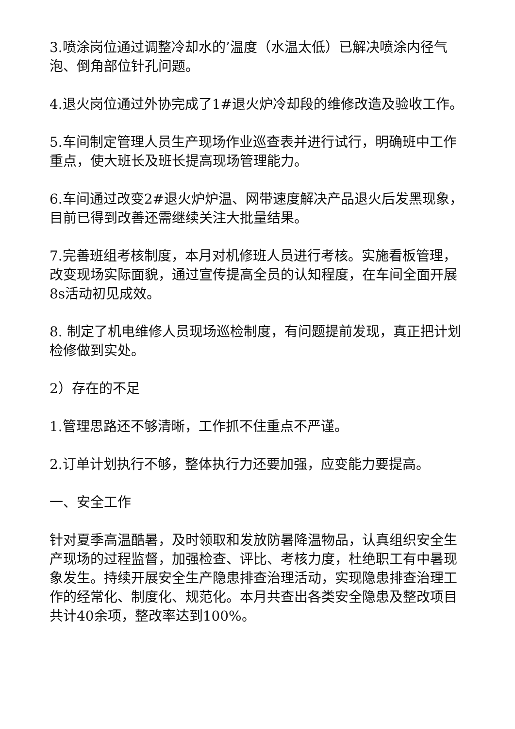3.喷涂岗位通过调整冷却水的’温度（水温太低）已解决喷涂内径气泡、倒角部位针孔问题。
4.退火岗位通过外协完成了1#退火炉冷却段的维修改造及验收工作。
5.车间制定管理人员生产现场作业巡查表并进行试行，明确班中工作重点，使大班长及班长提高现场管理能力。
6.车间通过改变2#退火炉炉温、网带速度解决产品退火后发黑现象，目前已得到改善还需继续关注大批量结果。
7.完善班组考核制度，本月对机修班人员进行考核。实施看板管理，改变现场实际面貌，通过宣传提高全员的认知程度，在车间全面开展8s活动初见成效。
8. 制定了机电维修人员现场巡检制度，有问题提前发现，真正把计划检修做到实处。
2）存在的不足
1.管理思路还不够清晰，工作抓不住重点不严谨。
2.订单计划执行不够，整体执行力还要加强，应变能力要提高。
一、安全工作
针对夏季高温酷暑，及时领取和发放防暑降温物品，认真组织安全生产现场的过程监督，加强检查、评比、考核力度，杜绝职工有中暑现象发生。持续开展安全生产隐患排查治理活动，实现隐患排查治理工作的经常化、制度化、规范化。本月共查出各类安全隐患及整改项目共计40余项，整改率达到100%。